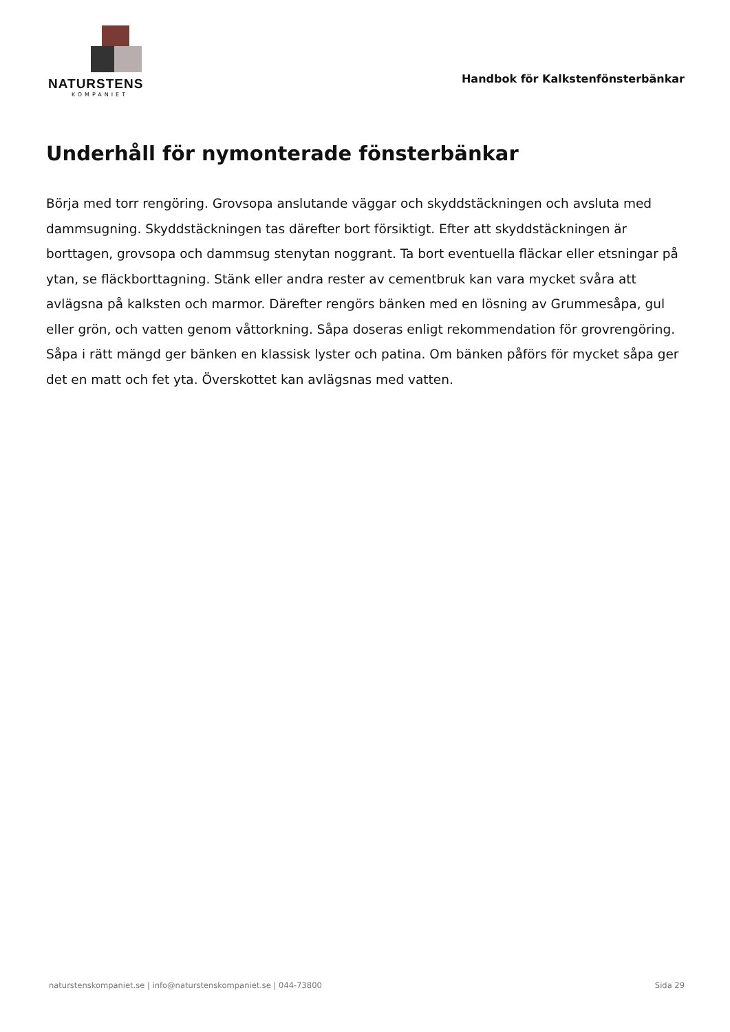NATURSTENS
KOMPANIET
Handbok för Kalkstenfönsterbänkar
Underhåll för nymonterade fönsterbänkar
Börja med torr rengöring. Grovsopa anslutande väggar och skyddstäckningen och avsluta med dammsugning. Skyddstäckningen tas därefter bort försiktigt. Efter att skyddstäckningen är borttagen, grovsopa och dammsug stenytan noggrant. Ta bort eventuella fläckar eller etsningar på ytan, se fläckborttagning. Stänk eller andra rester av cementbruk kan vara mycket svåra att avlägsna på kalksten och marmor. Därefter rengörs bänken med en lösning av Grummesåpa, gul eller grön, och vatten genom våttorkning. Såpa doseras enligt rekommendation för grovrengöring. Såpa i rätt mängd ger bänken en klassisk lyster och patina. Om bänken påförs för mycket såpa ger det en matt och fet yta. Överskottet kan avlägsnas med vatten.
naturstenskompaniet.se | info@naturstenskompaniet.se | 044-73800 Sida 29